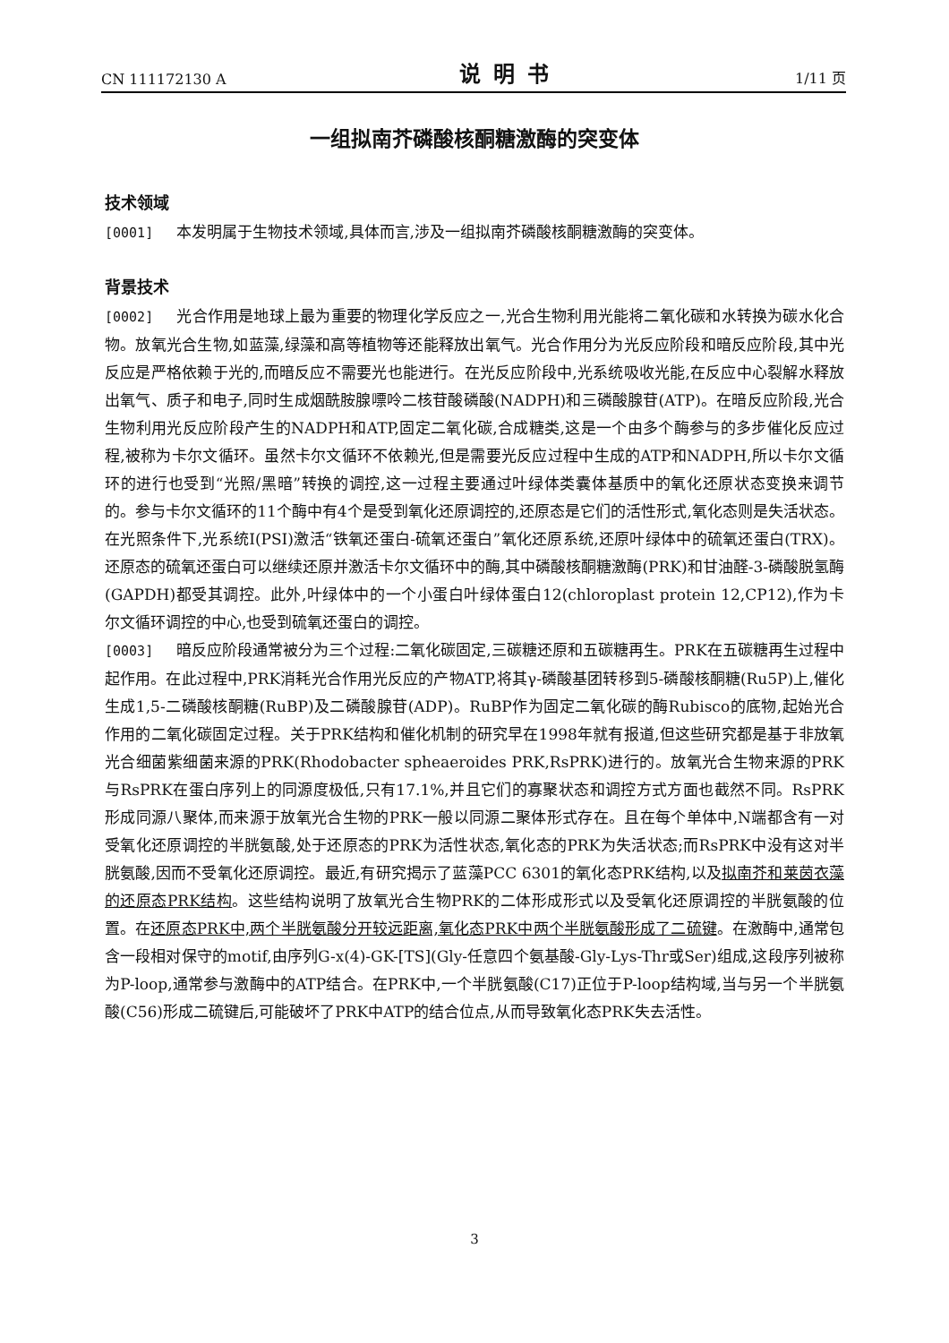CN 111172130 A 说明书 1/11 页
一组拟南芥磷酸核酮糖激酶的突变体
技术领域
[0001] 本发明属于生物技术领域,具体而言,涉及一组拟南芥磷酸核酮糖激酶的突变体。
背景技术
[0002] 光合作用是地球上最为重要的物理化学反应之一,光合生物利用光能将二氧化碳和水转换为碳水化合物。放氧光合生物,如蓝藻,绿藻和高等植物等还能释放出氧气。光合作用分为光反应阶段和暗反应阶段,其中光反应是严格依赖于光的,而暗反应不需要光也能进行。在光反应阶段中,光系统吸收光能,在反应中心裂解水释放出氧气、质子和电子,同时生成烟酰胺腺嘌呤二核苷酸磷酸(NADPH)和三磷酸腺苷(ATP)。在暗反应阶段,光合生物利用光反应阶段产生的NADPH和ATP,固定二氧化碳,合成糖类,这是一个由多个酶参与的多步催化反应过程,被称为卡尔文循环。虽然卡尔文循环不依赖光,但是需要光反应过程中生成的ATP和NADPH,所以卡尔文循环的进行也受到“光照/黑暗”转换的调控,这一过程主要通过叶绿体类囊体基质中的氧化还原状态变换来调节的。参与卡尔文循环的11个酶中有4个是受到氧化还原调控的,还原态是它们的活性形式,氧化态则是失活状态。在光照条件下,光系统I(PSI)激活“铁氧还蛋白-硫氧还蛋白”氧化还原系统,还原叶绿体中的硫氧还蛋白(TRX)。还原态的硫氧还蛋白可以继续还原并激活卡尔文循环中的酶,其中磷酸核酮糖激酶(PRK)和甘油醛-3-磷酸脱氢酶(GAPDH)都受其调控。此外,叶绿体中的一个小蛋白叶绿体蛋白12(chloroplast protein 12,CP12),作为卡尔文循环调控的中心,也受到硫氧还蛋白的调控。
[0003] 暗反应阶段通常被分为三个过程:二氧化碳固定,三碳糖还原和五碳糖再生。PRK在五碳糖再生过程中起作用。在此过程中,PRK消耗光合作用光反应的产物ATP,将其γ-磷酸基团转移到5-磷酸核酮糖(Ru5P)上,催化生成1,5-二磷酸核酮糖(RuBP)及二磷酸腺苷(ADP)。RuBP作为固定二氧化碳的酶Rubisco的底物,起始光合作用的二氧化碳固定过程。关于PRK结构和催化机制的研究早在1998年就有报道,但这些研究都是基于非放氧光合细菌紫细菌来源的PRK(Rhodobacter spheaeroides PRK,RsPRK)进行的。放氧光合生物来源的PRK与RsPRK在蛋白序列上的同源度极低,只有17.1%,并且它们的寡聚状态和调控方式方面也截然不同。RsPRK形成同源八聚体,而来源于放氧光合生物的PRK一般以同源二聚体形式存在。且在每个单体中,N端都含有一对受氧化还原调控的半胱氨酸,处于还原态的PRK为活性状态,氧化态的PRK为失活状态;而RsPRK中没有这对半胱氨酸,因而不受氧化还原调控。最近,有研究揭示了蓝藻PCC 6301的氧化态PRK结构,以及拟南芥和莱茵衣藻的还原态PRK结构。这些结构说明了放氧光合生物PRK的二体形成形式以及受氧化还原调控的半胱氨酸的位置。在还原态PRK中,两个半胱氨酸分开较远距离,氧化态PRK中两个半胱氨酸形成了二硫键。在激酶中,通常包含一段相对保守的motif,由序列G-x(4)-GK-[TS](Gly-任意四个氨基酸-Gly-Lys-Thr或Ser)组成,这段序列被称为P-loop,通常参与激酶中的ATP结合。在PRK中,一个半胱氨酸(C17)正位于P-loop结构域,当与另一个半胱氨酸(C56)形成二硫键后,可能破坏了PRK中ATP的结合位点,从而导致氧化态PRK失去活性。
3